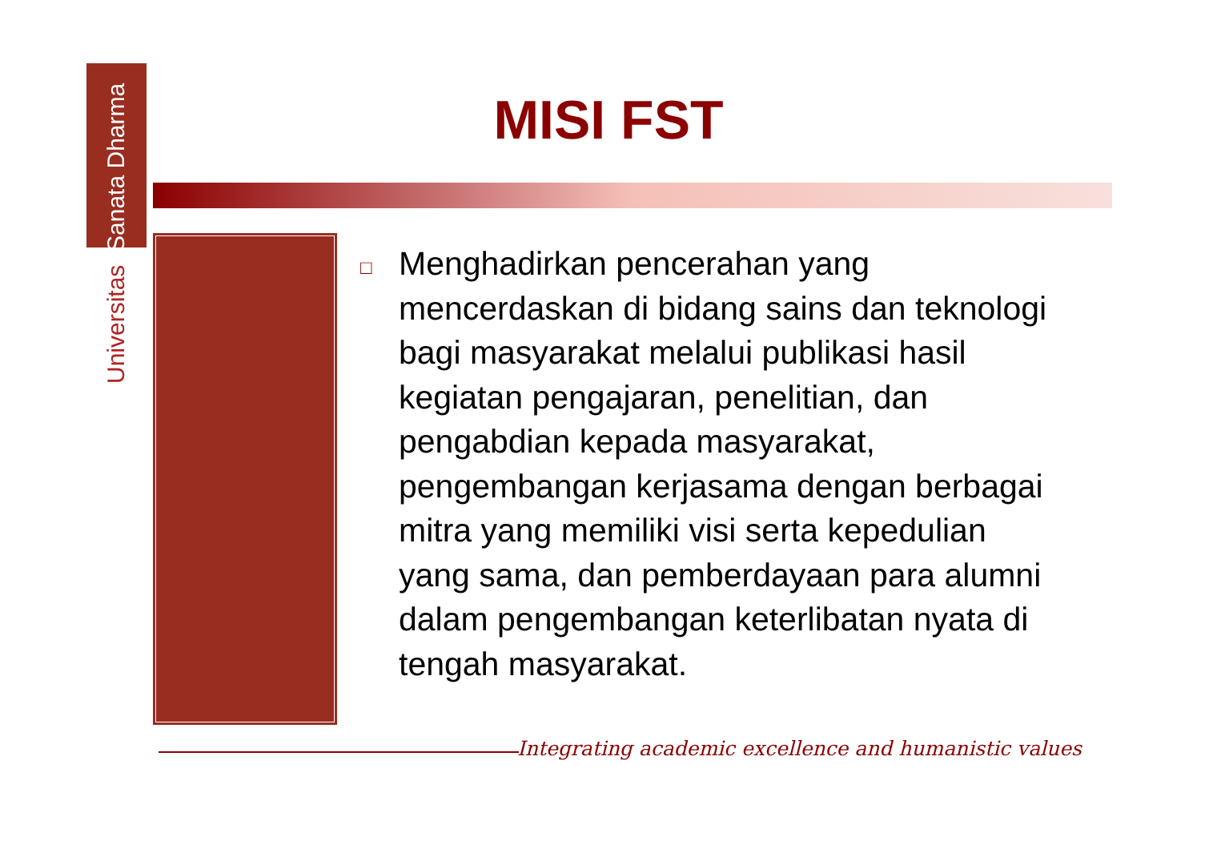Universitas Sanata Dharma
MISI FST
□
Menghadirkan pencerahan yang mencerdaskan di bidang sains dan teknologi bagi masyarakat melalui publikasi hasil kegiatan pengajaran, penelitian, dan pengabdian kepada masyarakat, pengembangan kerjasama dengan berbagai mitra yang memiliki visi serta kepedulian yang sama, dan pemberdayaan para alumni dalam pengembangan keterlibatan nyata di tengah masyarakat.
Integrating academic excellence and humanistic values